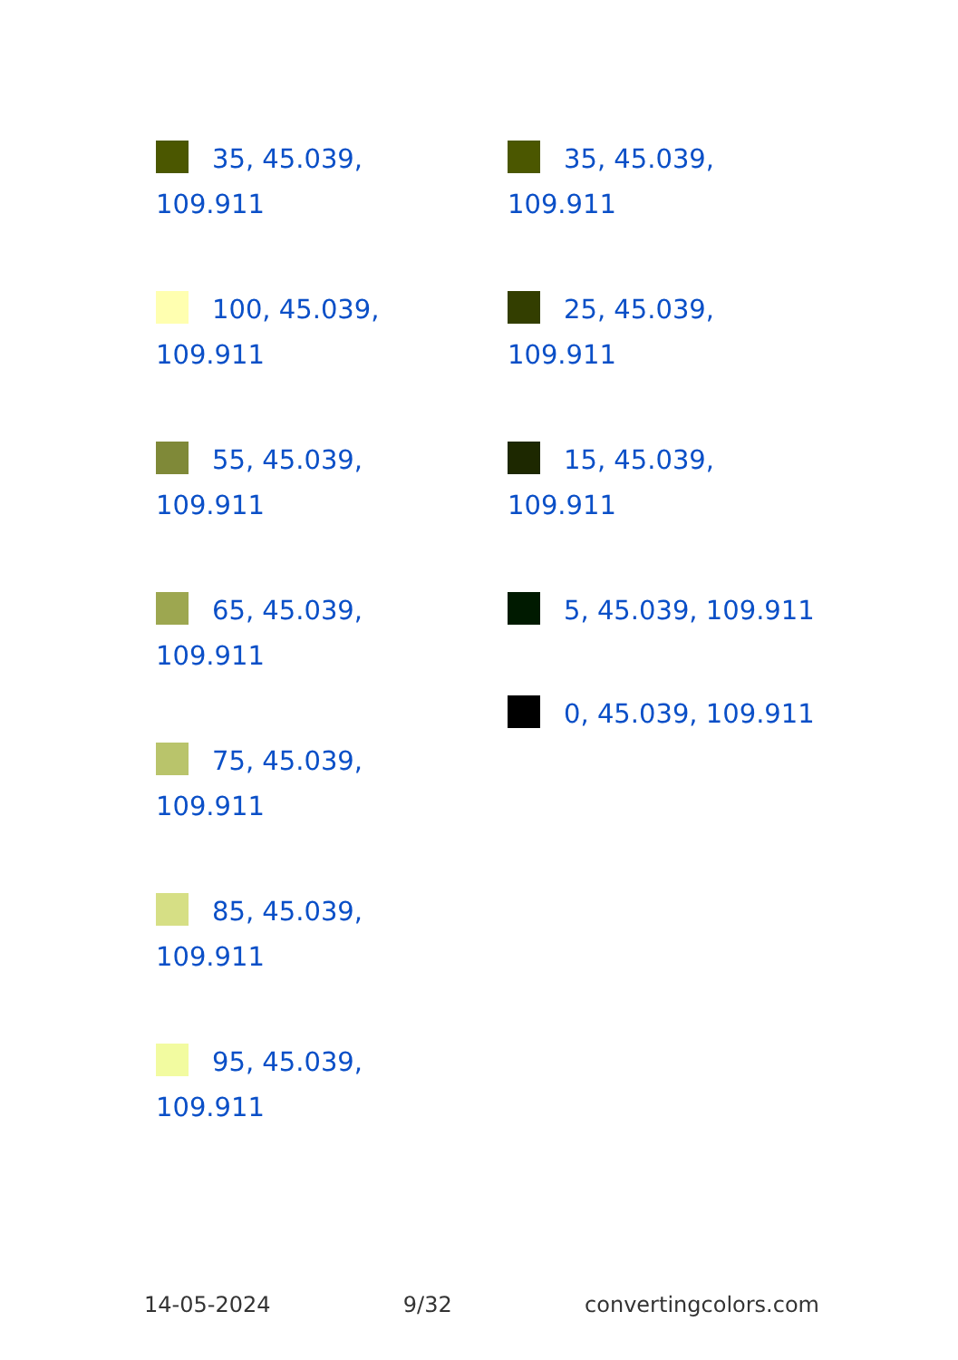35, 45.039, 109.911
100, 45.039, 109.911
55, 45.039, 109.911
65, 45.039, 109.911
75, 45.039, 109.911
85, 45.039, 109.911
95, 45.039, 109.911
35, 45.039, 109.911
25, 45.039, 109.911
15, 45.039, 109.911
5, 45.039, 109.911
0, 45.039, 109.911
14-05-2024 9/32 convertingcolors.com